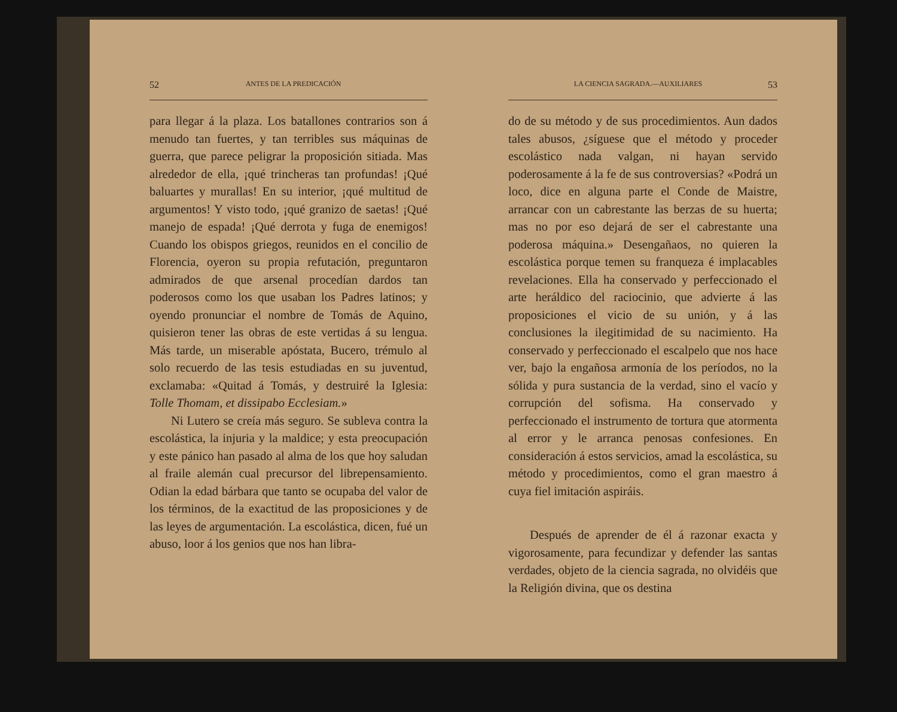52 ANTES DE LA PREDICACIÓN
para llegar á la plaza. Los batallones contrarios son á menudo tan fuertes, y tan terribles sus máquinas de guerra, que parece peligrar la proposición sitiada. Mas alrededor de ella, ¡qué trincheras tan profundas! ¡Qué baluartes y murallas! En su interior, ¡qué multitud de argumentos! Y visto todo, ¡qué granizo de saetas! ¡Qué manejo de espada! ¡Qué derrota y fuga de enemigos! Cuando los obispos griegos, reunidos en el concilio de Florencia, oyeron su propia refutación, preguntaron admirados de que arsenal procedían dardos tan poderosos como los que usaban los Padres latinos; y oyendo pronunciar el nombre de Tomás de Aquino, quisieron tener las obras de este vertidas á su lengua. Más tarde, un miserable apóstata, Bucero, trémulo al solo recuerdo de las tesis estudiadas en su juventud, exclamaba: «Quitad á Tomás, y destruiré la Iglesia: Tolle Thomam, et dissipabo Ecclesiam.»
Ni Lutero se creía más seguro. Se subleva contra la escolástica, la injuria y la maldice; y esta preocupación y este pánico han pasado al alma de los que hoy saludan al fraile alemán cual precursor del librepensamiento. Odian la edad bárbara que tanto se ocupaba del valor de los términos, de la exactitud de las proposiciones y de las leyes de argumentación. La escolástica, dicen, fué un abuso, loor á los genios que nos han libra-
LA CIENCIA SAGRADA.—AUXILIARES 53
do de su método y de sus procedimientos. Aun dados tales abusos, ¿síguese que el método y proceder escolástico nada valgan, ni hayan servido poderosamente á la fe de sus controversias? «Podrá un loco, dice en alguna parte el Conde de Maistre, arrancar con un cabrestante las berzas de su huerta; mas no por eso dejará de ser el cabrestante una poderosa máquina.» Desengañaos, no quieren la escolástica porque temen su franqueza é implacables revelaciones. Ella ha conservado y perfeccionado el arte heráldico del raciocinio, que advierte á las proposiciones el vicio de su unión, y á las conclusiones la ilegitimidad de su nacimiento. Ha conservado y perfeccionado el escalpelo que nos hace ver, bajo la engañosa armonía de los períodos, no la sólida y pura sustancia de la verdad, sino el vacío y corrupción del sofisma. Ha conservado y perfeccionado el instrumento de tortura que atormenta al error y le arranca penosas confesiones. En consideración á estos servicios, amad la escolástica, su método y procedimientos, como el gran maestro á cuya fiel imitación aspiráis.
Después de aprender de él á razonar exacta y vigorosamente, para fecundizar y defender las santas verdades, objeto de la ciencia sagrada, no olvidéis que la Religión divina, que os destina